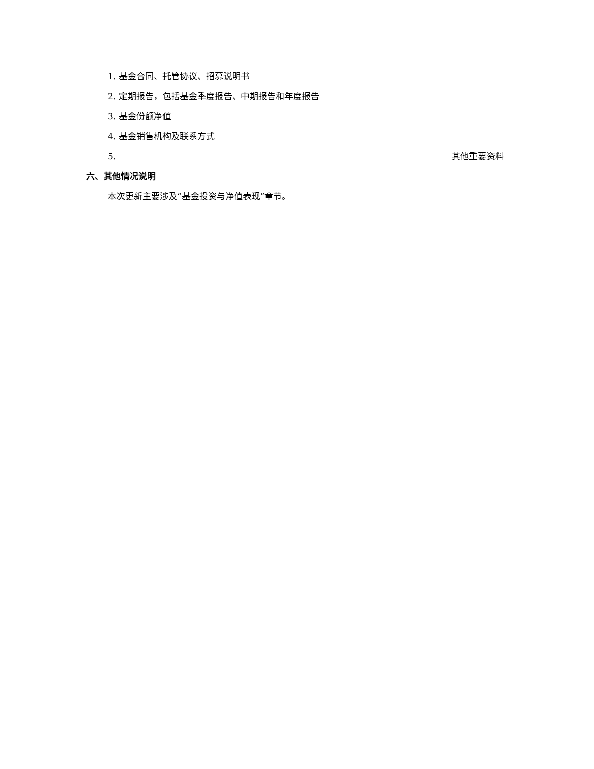1. 基金合同、托管协议、招募说明书
2. 定期报告，包括基金季度报告、中期报告和年度报告
3. 基金份额净值
4. 基金销售机构及联系方式
5. 其他重要资料
六、其他情况说明
本次更新主要涉及“基金投资与净值表现”章节。